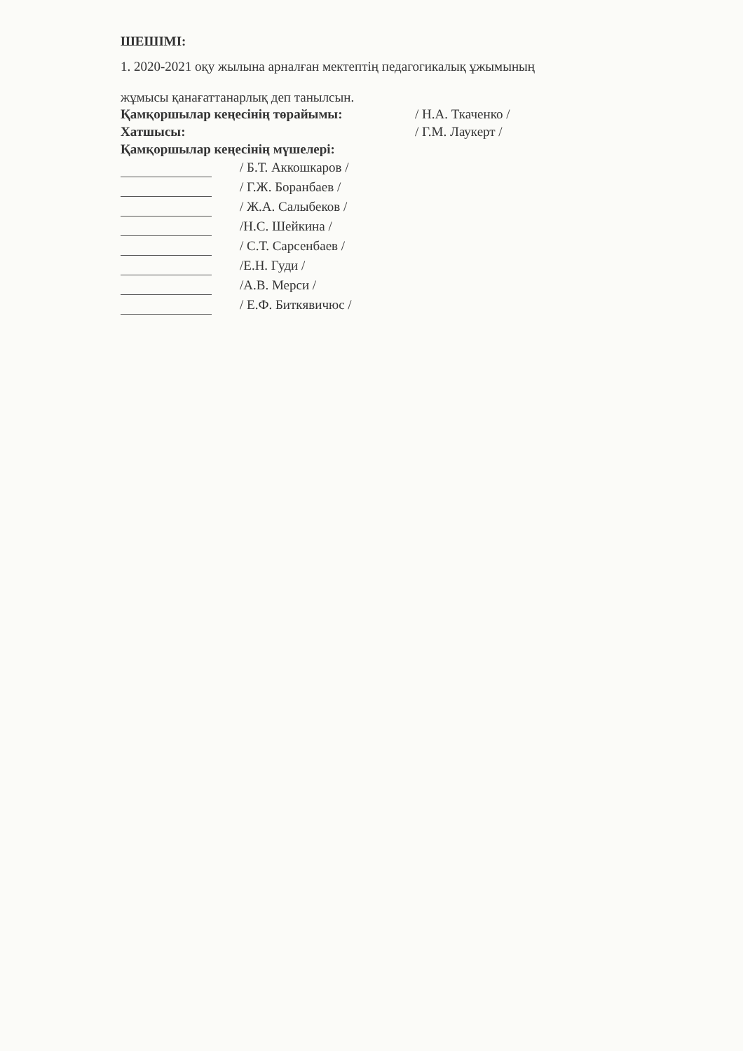ШЕШІМІ:
1. 2020-2021 оқу жылына арналған мектептің педагогикалық ұжымының
жұмысы қанағаттанарлық деп танылсын.
Қамқоршылар кеңесінің төрайымы: / Н.А. Ткаченко /
Хатшысы: / Г.М. Лаукерт /
Қамқоршылар кеңесінің мүшелері:
/ Б.Т. Аккошкаров /
/ Г.Ж. Боранбаев /
/ Ж.А. Салыбеков /
/Н.С. Шейкина /
/ С.Т. Сарсенбаев /
/Е.Н. Гуди /
/А.В. Мерси /
/ Е.Ф. Биткявичюс /